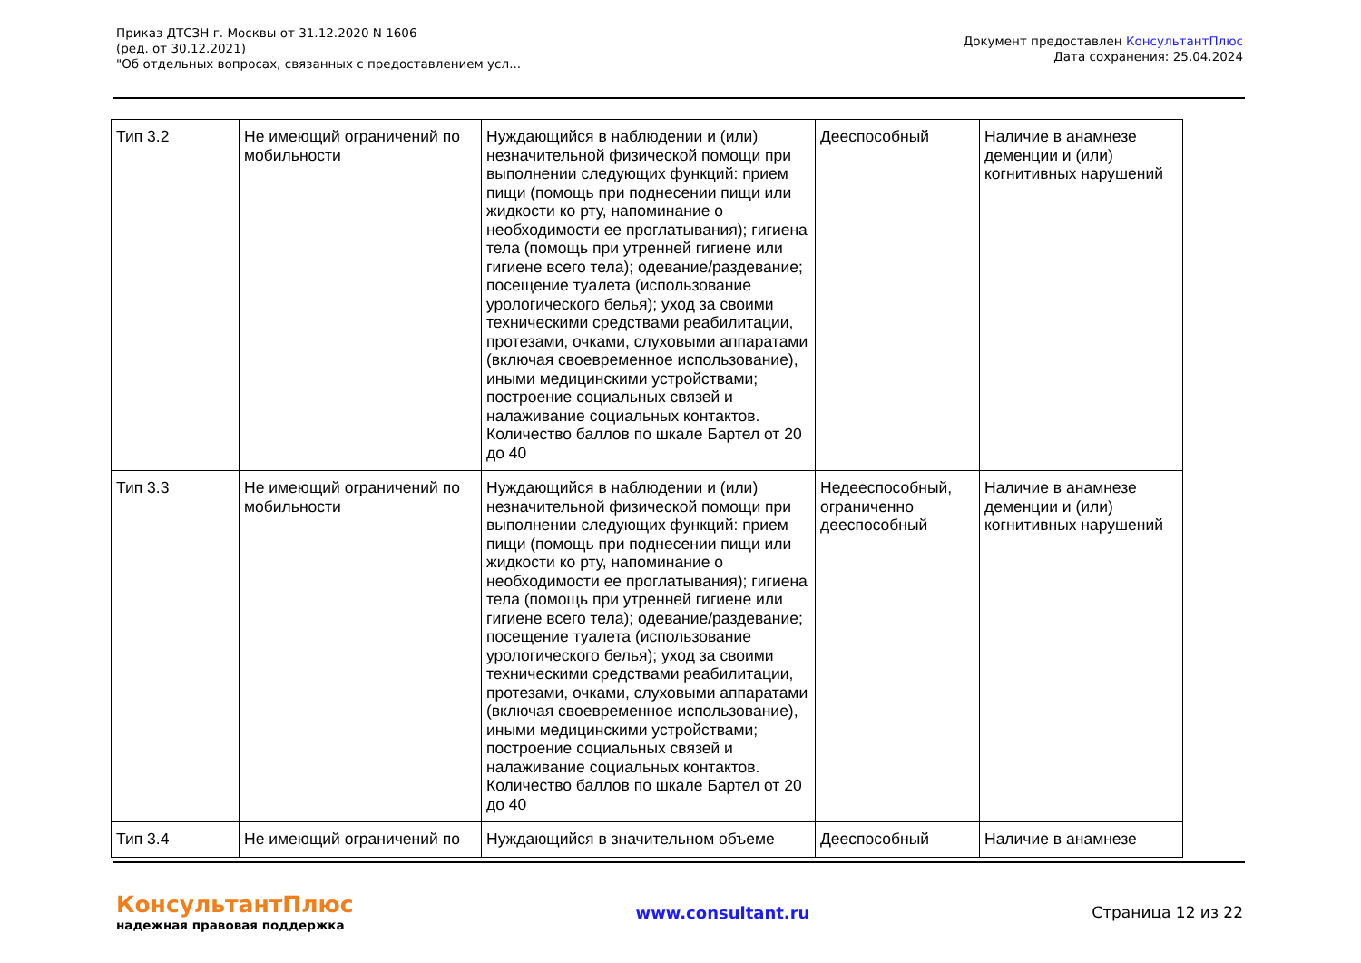Приказ ДТСЗН г. Москвы от 31.12.2020 N 1606
(ред. от 30.12.2021)
"Об отдельных вопросах, связанных с предоставлением усл...
Документ предоставлен КонсультантПлюс
Дата сохранения: 25.04.2024
| Тип 3.2 | Не имеющий ограничений по мобильности | Нуждающийся в наблюдении и (или) незначительной физической помощи при выполнении следующих функций: прием пищи (помощь при поднесении пищи или жидкости ко рту, напоминание о необходимости ее проглатывания); гигиена тела (помощь при утренней гигиене или гигиене всего тела); одевание/раздевание; посещение туалета (использование урологического белья); уход за своими техническими средствами реабилитации, протезами, очками, слуховыми аппаратами (включая своевременное использование), иными медицинскими устройствами; построение социальных связей и налаживание социальных контактов. Количество баллов по шкале Бартел от 20 до 40 | Дееспособный | Наличие в анамнезе деменции и (или) когнитивных нарушений |
| Тип 3.3 | Не имеющий ограничений по мобильности | Нуждающийся в наблюдении и (или) незначительной физической помощи при выполнении следующих функций: прием пищи (помощь при поднесении пищи или жидкости ко рту, напоминание о необходимости ее проглатывания); гигиена тела (помощь при утренней гигиене или гигиене всего тела); одевание/раздевание; посещение туалета (использование урологического белья); уход за своими техническими средствами реабилитации, протезами, очками, слуховыми аппаратами (включая своевременное использование), иными медицинскими устройствами; построение социальных связей и налаживание социальных контактов. Количество баллов по шкале Бартел от 20 до 40 | Недееспособный, ограниченно дееспособный | Наличие в анамнезе деменции и (или) когнитивных нарушений |
| Тип 3.4 | Не имеющий ограничений по | Нуждающийся в значительном объеме | Дееспособный | Наличие в анамнезе |
КонсультантПлюс
надежная правовая поддержка
www.consultant.ru Страница 12 из 22